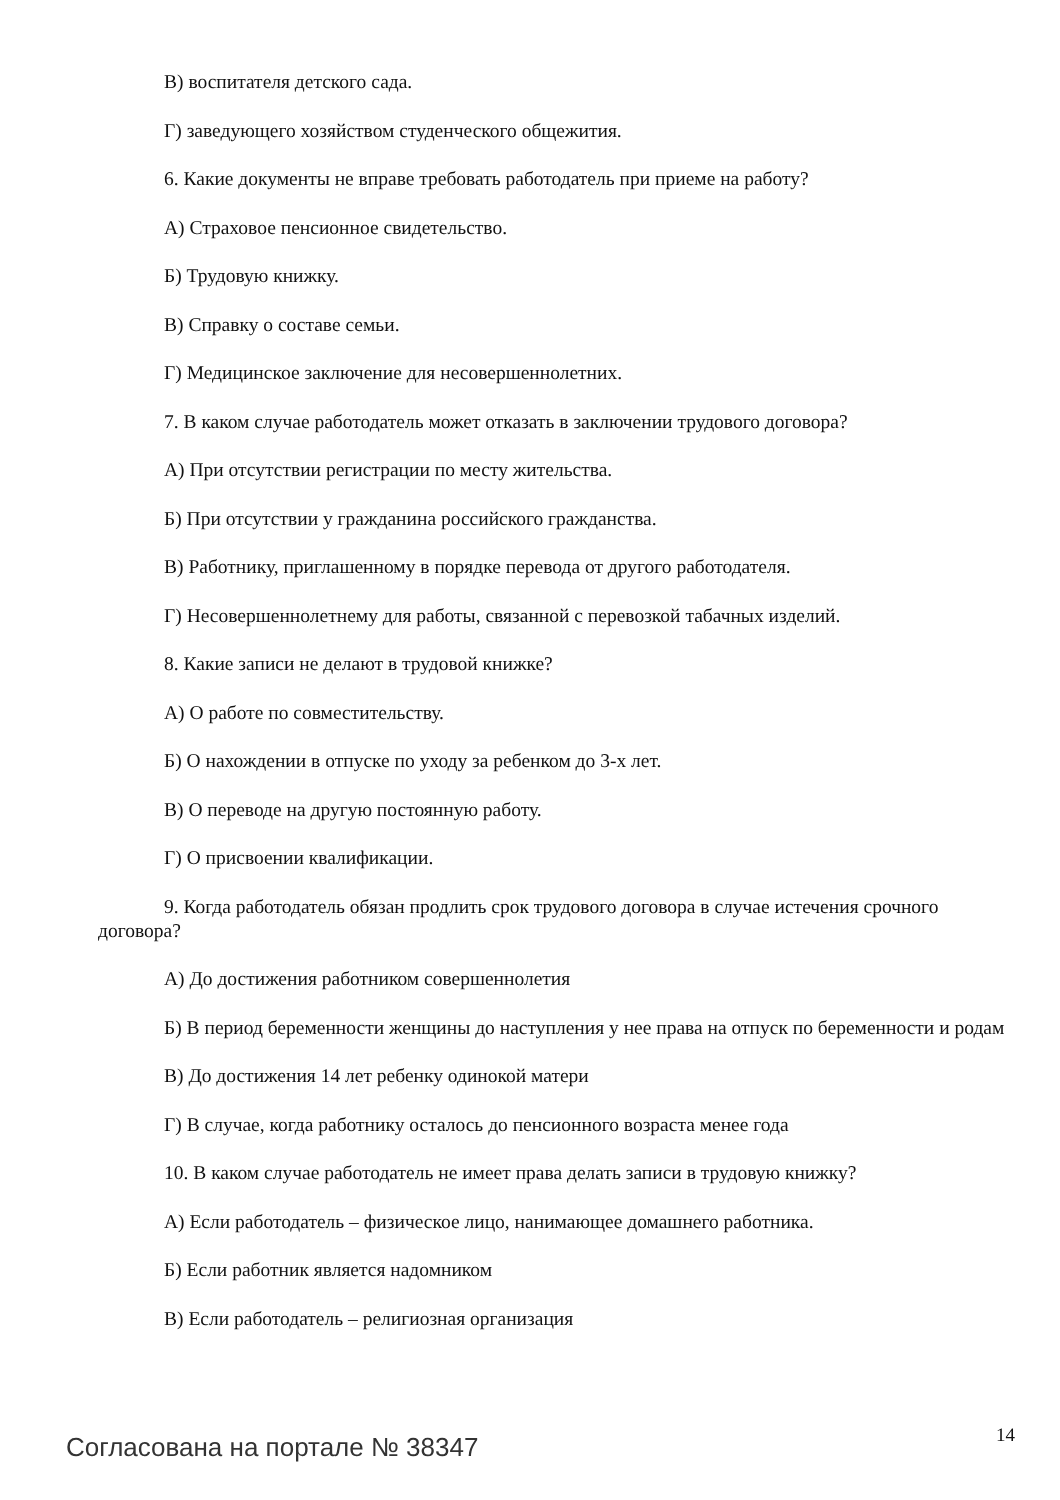В) воспитателя детского сада.
Г) заведующего хозяйством студенческого общежития.
6. Какие документы не вправе требовать работодатель при приеме на работу?
А) Страховое пенсионное свидетельство.
Б) Трудовую книжку.
В) Справку о составе семьи.
Г) Медицинское заключение для несовершеннолетних.
7. В каком случае работодатель может отказать в заключении трудового договора?
А) При отсутствии регистрации по месту жительства.
Б) При отсутствии у гражданина российского гражданства.
В) Работнику, приглашенному в порядке перевода от другого работодателя.
Г) Несовершеннолетнему для работы, связанной с перевозкой табачных изделий.
8. Какие записи не делают в трудовой книжке?
А) О работе по совместительству.
Б) О нахождении в отпуске по уходу за ребенком до 3-х лет.
В) О переводе на другую постоянную работу.
Г) О присвоении квалификации.
9. Когда работодатель обязан продлить срок трудового договора в случае истечения срочного договора?
А) До достижения работником совершеннолетия
Б) В период беременности женщины до наступления у нее права на отпуск по беременности и родам
В) До достижения 14 лет ребенку одинокой матери
Г) В случае, когда работнику осталось до пенсионного возраста менее года
10. В каком случае работодатель не имеет права делать записи в трудовую книжку?
А) Если работодатель – физическое лицо, нанимающее домашнего работника.
Б) Если работник является надомником
В) Если работодатель – религиозная организация
Согласована на портале № 38347 14